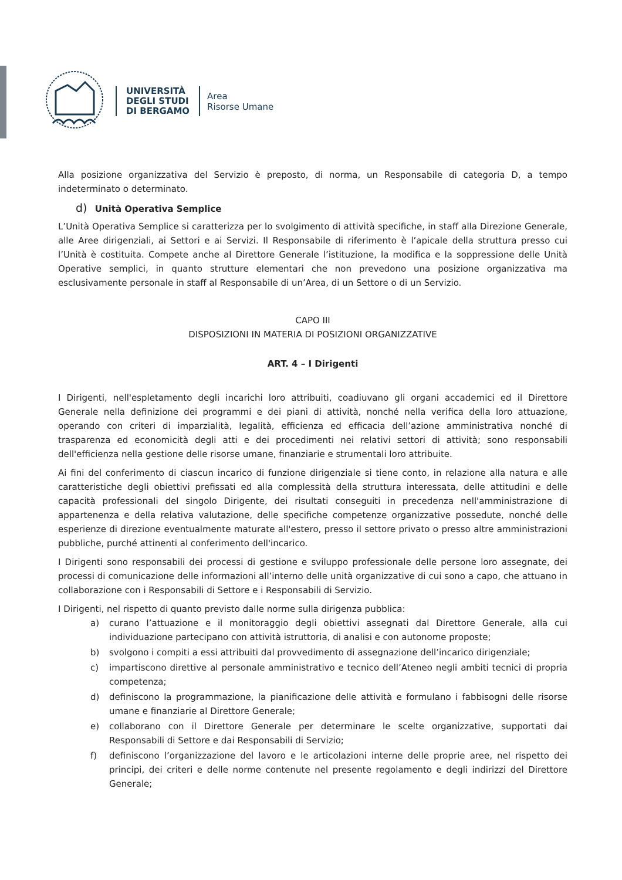UNIVERSITÀ
DEGLI STUDI
DI BERGAMO
Area
Risorse Umane
Alla posizione organizzativa del Servizio è preposto, di norma, un Responsabile di categoria D, a tempo indeterminato o determinato.
d) Unità Operativa Semplice
L’Unità Operativa Semplice si caratterizza per lo svolgimento di attività specifiche, in staff alla Direzione Generale, alle Aree dirigenziali, ai Settori e ai Servizi. Il Responsabile di riferimento è l’apicale della struttura presso cui l’Unità è costituita. Compete anche al Direttore Generale l’istituzione, la modifica e la soppressione delle Unità Operative semplici, in quanto strutture elementari che non prevedono una posizione organizzativa ma esclusivamente personale in staff al Responsabile di un’Area, di un Settore o di un Servizio.
CAPO III
DISPOSIZIONI IN MATERIA DI POSIZIONI ORGANIZZATIVE
ART. 4 – I Dirigenti
I Dirigenti, nell'espletamento degli incarichi loro attribuiti, coadiuvano gli organi accademici ed il Direttore Generale nella definizione dei programmi e dei piani di attività, nonché nella verifica della loro attuazione, operando con criteri di imparzialità, legalità, efficienza ed efficacia dell’azione amministrativa nonché di trasparenza ed economicità degli atti e dei procedimenti nei relativi settori di attività; sono responsabili dell'efficienza nella gestione delle risorse umane, finanziarie e strumentali loro attribuite.
Ai fini del conferimento di ciascun incarico di funzione dirigenziale si tiene conto, in relazione alla natura e alle caratteristiche degli obiettivi prefissati ed alla complessità della struttura interessata, delle attitudini e delle capacità professionali del singolo Dirigente, dei risultati conseguiti in precedenza nell'amministrazione di appartenenza e della relativa valutazione, delle specifiche competenze organizzative possedute, nonché delle esperienze di direzione eventualmente maturate all'estero, presso il settore privato o presso altre amministrazioni pubbliche, purché attinenti al conferimento dell'incarico.
I Dirigenti sono responsabili dei processi di gestione e sviluppo professionale delle persone loro assegnate, dei processi di comunicazione delle informazioni all’interno delle unità organizzative di cui sono a capo, che attuano in collaborazione con i Responsabili di Settore e i Responsabili di Servizio.
I Dirigenti, nel rispetto di quanto previsto dalle norme sulla dirigenza pubblica:
a) curano l’attuazione e il monitoraggio degli obiettivi assegnati dal Direttore Generale, alla cui individuazione partecipano con attività istruttoria, di analisi e con autonome proposte;
b) svolgono i compiti a essi attribuiti dal provvedimento di assegnazione dell’incarico dirigenziale;
c) impartiscono direttive al personale amministrativo e tecnico dell’Ateneo negli ambiti tecnici di propria competenza;
d) definiscono la programmazione, la pianificazione delle attività e formulano i fabbisogni delle risorse umane e finanziarie al Direttore Generale;
e) collaborano con il Direttore Generale per determinare le scelte organizzative, supportati dai Responsabili di Settore e dai Responsabili di Servizio;
f) definiscono l’organizzazione del lavoro e le articolazioni interne delle proprie aree, nel rispetto dei principi, dei criteri e delle norme contenute nel presente regolamento e degli indirizzi del Direttore Generale;